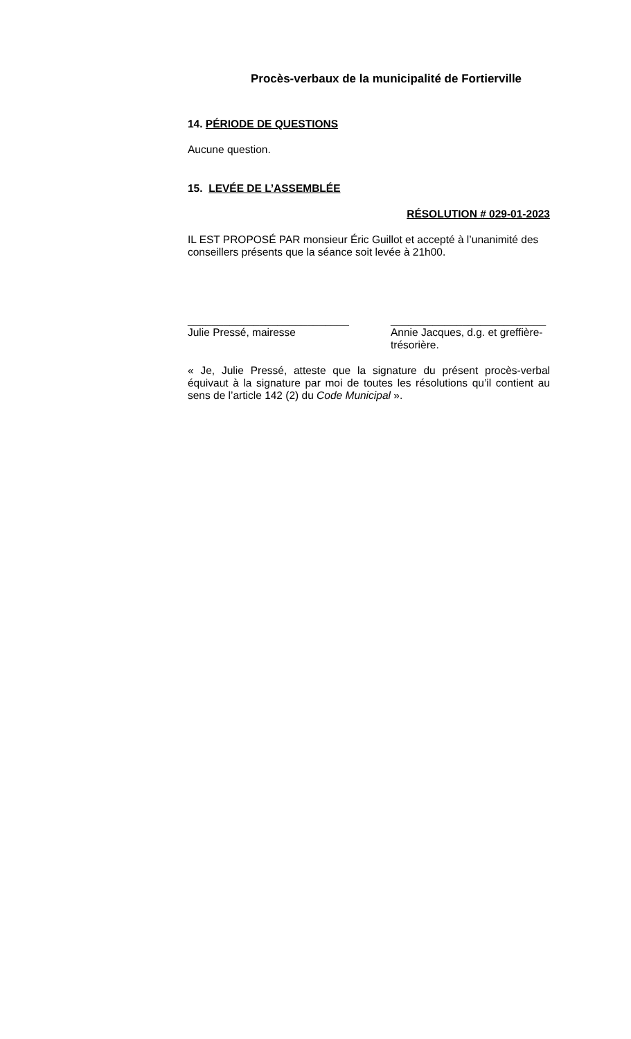Procès-verbaux de la municipalité de Fortierville
14. PÉRIODE DE QUESTIONS
Aucune question.
15. LEVÉE DE L’ASSEMBLÉE
RÉSOLUTION # 029-01-2023
IL EST PROPOSÉ PAR monsieur Éric Guillot et accepté à l’unanimité des conseillers présents que la séance soit levée à 21h00.
___________________________
Julie Pressé, mairesse
__________________________
Annie Jacques, d.g. et greffière-trésorière.
« Je, Julie Pressé, atteste que la signature du présent procès-verbal équivaut à la signature par moi de toutes les résolutions qu’il contient au sens de l’article 142 (2) du Code Municipal ».